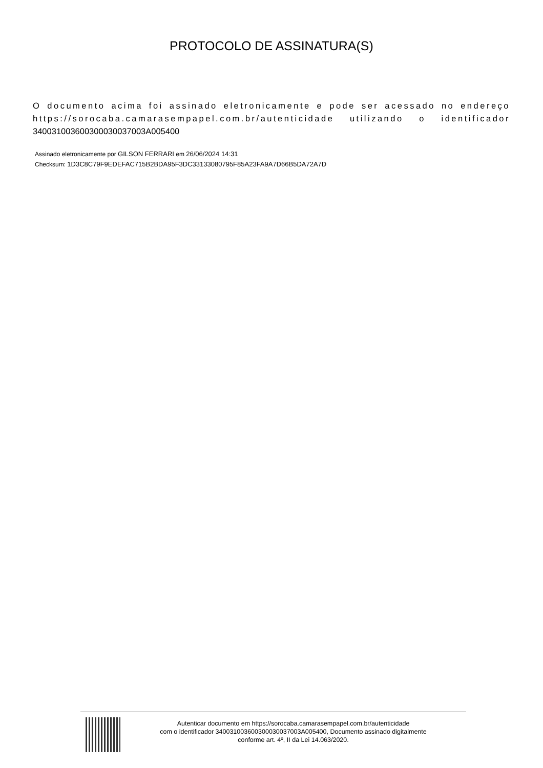PROTOCOLO DE ASSINATURA(S)
O documento acima foi assinado eletronicamente e pode ser acessado no endereço https://sorocaba.camarasempapel.com.br/autenticidade utilizando o identificador 340031003600300030037003A005400
Assinado eletronicamente por GILSON FERRARI em 26/06/2024 14:31
Checksum: 1D3C8C79F9EDEFAC715B2BDA95F3DC33133080795F85A23FA9A7D66B5DA72A7D
Autenticar documento em https://sorocaba.camarasempapel.com.br/autenticidade
com o identificador 340031003600300030037003A005400, Documento assinado digitalmente
conforme art. 4º, II da Lei 14.063/2020.